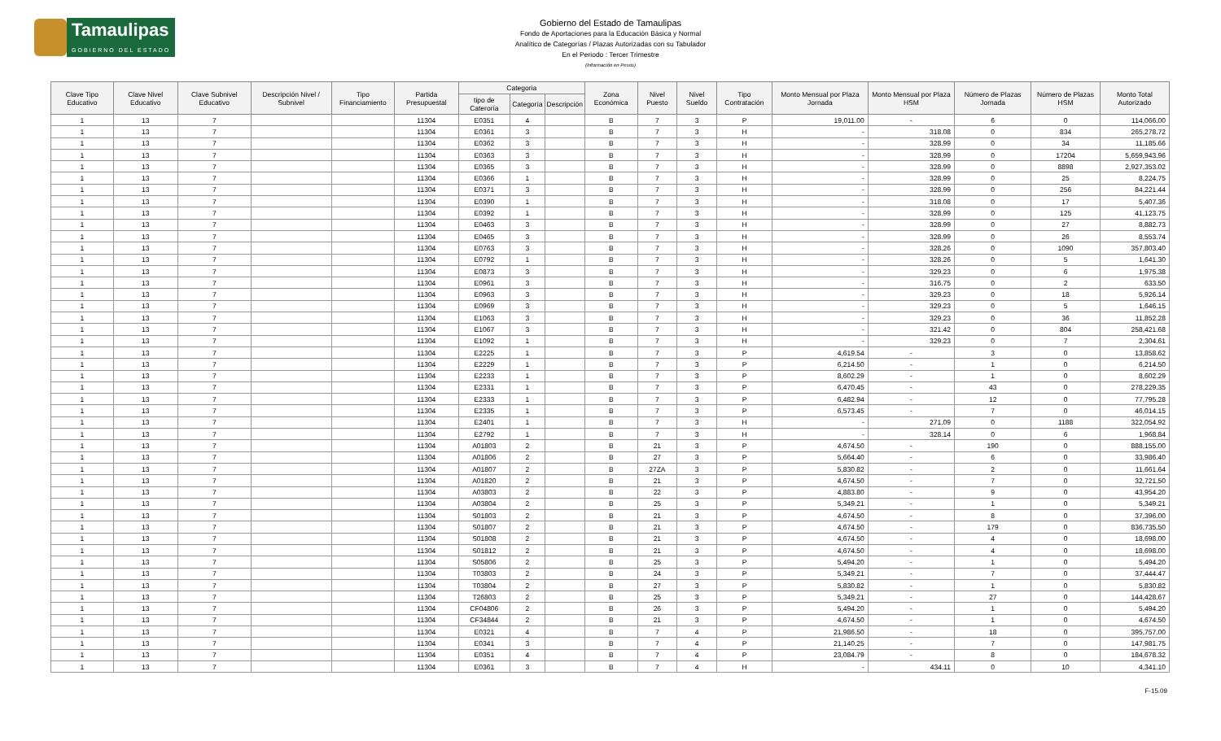Tamaulipas
GOBIERNO DEL ESTADO
Gobierno del Estado de Tamaulipas
Fondo de Aportaciones para la Educación Básica y Normal
Analítico de Categorías / Plazas Autorizadas con su Tabulador
En el Periodo : Tercer Trimestre
(Información en Pesos)
| Clave Tipo Educativo | Clave Nivel Educativo | Clave Subnivel Educativo | Descripción Nivel / Subnivel | Tipo Financiamiento | Partida Presupuestal | Categoria | | | Zona Económica | Nivel Puesto | Nivel Sueldo | Tipo Contratación | Monto Mensual por Plaza Jornada | Monto Mensual por Plaza HSM | Número de Plazas Jornada | Número de Plazas HSM | Monto Total Autorizado |
| --- | --- | --- | --- | --- | --- | --- | --- | --- | --- | --- | --- | --- | --- | --- | --- | --- | --- |
| | | | | | | tipo de Caterоría | Categoría | Descripción | | | | | | | | | |
| 1 | 13 | 7 | | | 11304 | E0351 | 4 | | B | 7 | 3 | P | 19,011.00 | - | 6 | 0 | 114,066.00 |
| 1 | 13 | 7 | | | 11304 | E0361 | 3 | | B | 7 | 3 | H | - | 318.08 | 0 | 834 | 265,278.72 |
| 1 | 13 | 7 | | | 11304 | E0362 | 3 | | B | 7 | 3 | H | - | 328.99 | 0 | 34 | 11,185.66 |
| 1 | 13 | 7 | | | 11304 | E0363 | 3 | | B | 7 | 3 | H | - | 328.99 | 0 | 17204 | 5,659,943.96 |
| 1 | 13 | 7 | | | 11304 | E0365 | 3 | | B | 7 | 3 | H | - | 328.99 | 0 | 8898 | 2,927,353.02 |
| 1 | 13 | 7 | | | 11304 | E0366 | 1 | | B | 7 | 3 | H | - | 328.99 | 0 | 25 | 8,224.75 |
| 1 | 13 | 7 | | | 11304 | E0371 | 3 | | B | 7 | 3 | H | - | 328.99 | 0 | 256 | 84,221.44 |
| 1 | 13 | 7 | | | 11304 | E0390 | 1 | | B | 7 | 3 | H | - | 318.08 | 0 | 17 | 5,407.36 |
| 1 | 13 | 7 | | | 11304 | E0392 | 1 | | B | 7 | 3 | H | - | 328.99 | 0 | 125 | 41,123.75 |
| 1 | 13 | 7 | | | 11304 | E0463 | 3 | | B | 7 | 3 | H | - | 328.99 | 0 | 27 | 8,882.73 |
| 1 | 13 | 7 | | | 11304 | E0465 | 3 | | B | 7 | 3 | H | - | 328.99 | 0 | 26 | 8,553.74 |
| 1 | 13 | 7 | | | 11304 | E0763 | 3 | | B | 7 | 3 | H | - | 328.26 | 0 | 1090 | 357,803.40 |
| 1 | 13 | 7 | | | 11304 | E0792 | 1 | | B | 7 | 3 | H | - | 328.26 | 0 | 5 | 1,641.30 |
| 1 | 13 | 7 | | | 11304 | E0873 | 3 | | B | 7 | 3 | H | - | 329.23 | 0 | 6 | 1,975.38 |
| 1 | 13 | 7 | | | 11304 | E0961 | 3 | | B | 7 | 3 | H | - | 316.75 | 0 | 2 | 633.50 |
| 1 | 13 | 7 | | | 11304 | E0963 | 3 | | B | 7 | 3 | H | - | 329.23 | 0 | 18 | 5,926.14 |
| 1 | 13 | 7 | | | 11304 | E0969 | 3 | | B | 7 | 3 | H | - | 329.23 | 0 | 5 | 1,646.15 |
| 1 | 13 | 7 | | | 11304 | E1063 | 3 | | B | 7 | 3 | H | - | 329.23 | 0 | 36 | 11,852.28 |
| 1 | 13 | 7 | | | 11304 | E1067 | 3 | | B | 7 | 3 | H | - | 321.42 | 0 | 804 | 258,421.68 |
| 1 | 13 | 7 | | | 11304 | E1092 | 1 | | B | 7 | 3 | H | - | 329.23 | 0 | 7 | 2,304.61 |
| 1 | 13 | 7 | | | 11304 | E2225 | 1 | | B | 7 | 3 | P | 4,619.54 | - | 3 | 0 | 13,858.62 |
| 1 | 13 | 7 | | | 11304 | E2229 | 1 | | B | 7 | 3 | P | 6,214.50 | - | 1 | 0 | 6,214.50 |
| 1 | 13 | 7 | | | 11304 | E2233 | 1 | | B | 7 | 3 | P | 8,602.29 | - | 1 | 0 | 8,602.29 |
| 1 | 13 | 7 | | | 11304 | E2331 | 1 | | B | 7 | 3 | P | 6,470.45 | - | 43 | 0 | 278,229.35 |
| 1 | 13 | 7 | | | 11304 | E2333 | 1 | | B | 7 | 3 | P | 6,482.94 | - | 12 | 0 | 77,795.28 |
| 1 | 13 | 7 | | | 11304 | E2335 | 1 | | B | 7 | 3 | P | 6,573.45 | - | 7 | 0 | 46,014.15 |
| 1 | 13 | 7 | | | 11304 | E2401 | 1 | | B | 7 | 3 | H | - | 271.09 | 0 | 1188 | 322,054.92 |
| 1 | 13 | 7 | | | 11304 | E2792 | 1 | | B | 7 | 3 | H | - | 328.14 | 0 | 6 | 1,968.84 |
| 1 | 13 | 7 | | | 11304 | A01803 | 2 | | B | 21 | 3 | P | 4,674.50 | - | 190 | 0 | 888,155.00 |
| 1 | 13 | 7 | | | 11304 | A01806 | 2 | | B | 27 | 3 | P | 5,664.40 | - | 6 | 0 | 33,986.40 |
| 1 | 13 | 7 | | | 11304 | A01807 | 2 | | B | 27ZA | 3 | P | 5,830.82 | - | 2 | 0 | 11,661.64 |
| 1 | 13 | 7 | | | 11304 | A01820 | 2 | | B | 21 | 3 | P | 4,674.50 | - | 7 | 0 | 32,721.50 |
| 1 | 13 | 7 | | | 11304 | A03803 | 2 | | B | 22 | 3 | P | 4,883.80 | - | 9 | 0 | 43,954.20 |
| 1 | 13 | 7 | | | 11304 | A03804 | 2 | | B | 25 | 3 | P | 5,349.21 | - | 1 | 0 | 5,349.21 |
| 1 | 13 | 7 | | | 11304 | S01803 | 2 | | B | 21 | 3 | P | 4,674.50 | - | 8 | 0 | 37,396.00 |
| 1 | 13 | 7 | | | 11304 | S01807 | 2 | | B | 21 | 3 | P | 4,674.50 | - | 179 | 0 | 836,735.50 |
| 1 | 13 | 7 | | | 11304 | S01808 | 2 | | B | 21 | 3 | P | 4,674.50 | - | 4 | 0 | 18,698.00 |
| 1 | 13 | 7 | | | 11304 | S01812 | 2 | | B | 21 | 3 | P | 4,674.50 | - | 4 | 0 | 18,698.00 |
| 1 | 13 | 7 | | | 11304 | S05806 | 2 | | B | 25 | 3 | P | 5,494.20 | - | 1 | 0 | 5,494.20 |
| 1 | 13 | 7 | | | 11304 | T03803 | 2 | | B | 24 | 3 | P | 5,349.21 | - | 7 | 0 | 37,444.47 |
| 1 | 13 | 7 | | | 11304 | T03804 | 2 | | B | 27 | 3 | P | 5,830.82 | - | 1 | 0 | 5,830.82 |
| 1 | 13 | 7 | | | 11304 | T26803 | 2 | | B | 25 | 3 | P | 5,349.21 | - | 27 | 0 | 144,428.67 |
| 1 | 13 | 7 | | | 11304 | CF04806 | 2 | | B | 26 | 3 | P | 5,494.20 | - | 1 | 0 | 5,494.20 |
| 1 | 13 | 7 | | | 11304 | CF34844 | 2 | | B | 21 | 3 | P | 4,674.50 | - | 1 | 0 | 4,674.50 |
| 1 | 13 | 7 | | | 11304 | E0321 | 4 | | B | 7 | 4 | P | 21,986.50 | - | 18 | 0 | 395,757.00 |
| 1 | 13 | 7 | | | 11304 | E0341 | 3 | | B | 7 | 4 | P | 21,140.25 | - | 7 | 0 | 147,981.75 |
| 1 | 13 | 7 | | | 11304 | E0351 | 4 | | B | 7 | 4 | P | 23,084.79 | - | 8 | 0 | 184,678.32 |
| 1 | 13 | 7 | | | 11304 | E0361 | 3 | | B | 7 | 4 | H | - | 434.11 | 0 | 10 | 4,341.10 |
F-15.09